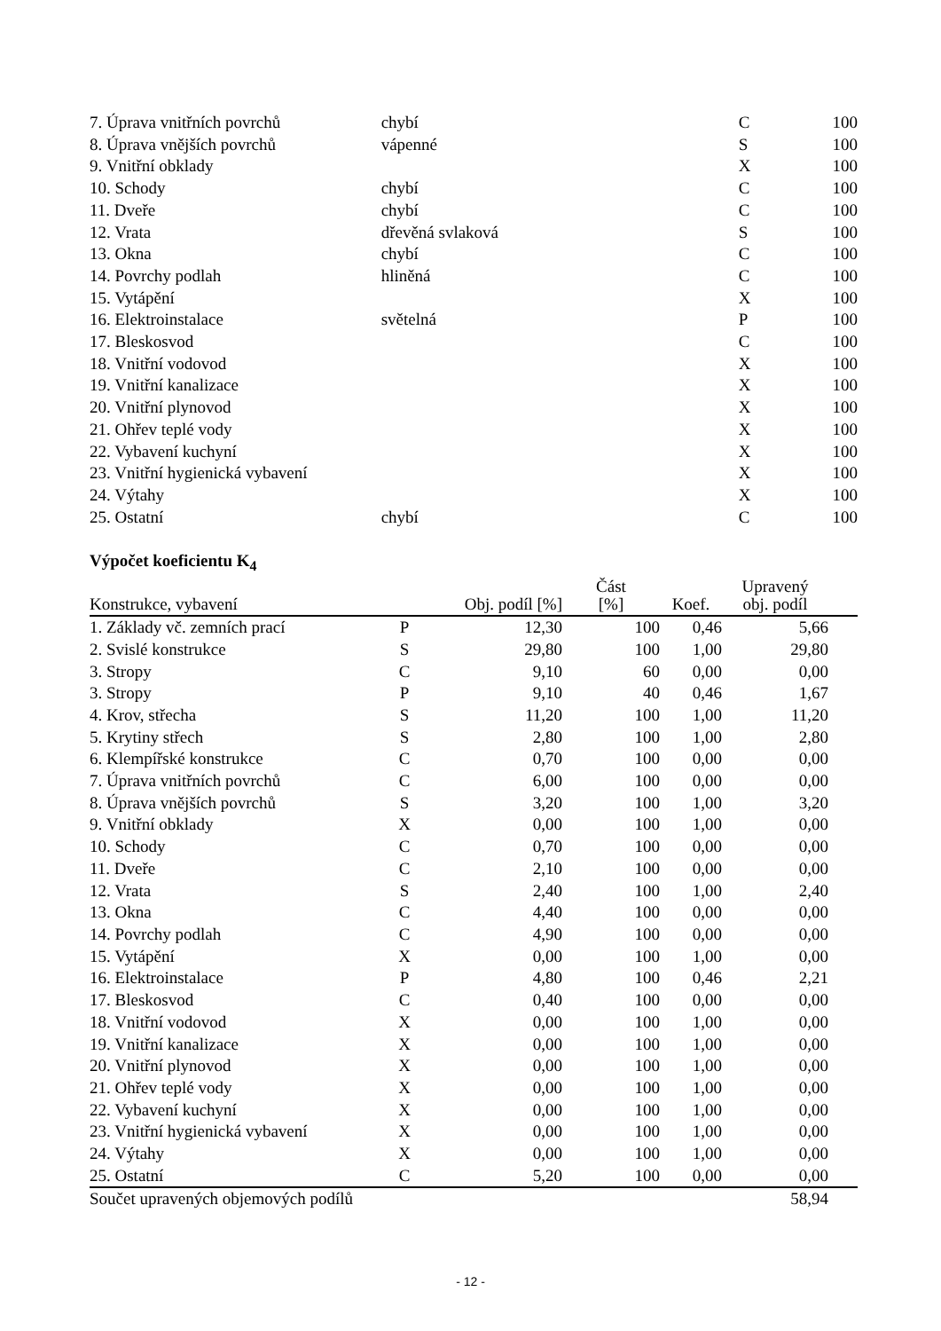| 7. Úprava vnitřních povrchů | chybí | C | 100 |
| 8. Úprava vnějších povrchů | vápenné | S | 100 |
| 9. Vnitřní obklady | | X | 100 |
| 10. Schody | chybí | C | 100 |
| 11. Dveře | chybí | C | 100 |
| 12. Vrata | dřevěná svlaková | S | 100 |
| 13. Okna | chybí | C | 100 |
| 14. Povrchy podlah | hliněná | C | 100 |
| 15. Vytápění | | X | 100 |
| 16. Elektroinstalace | světelná | P | 100 |
| 17. Bleskosvod | | C | 100 |
| 18. Vnitřní vodovod | | X | 100 |
| 19. Vnitřní kanalizace | | X | 100 |
| 20. Vnitřní plynovod | | X | 100 |
| 21. Ohřev teplé vody | | X | 100 |
| 22. Vybavení kuchyní | | X | 100 |
| 23. Vnitřní hygienická vybavení | | X | 100 |
| 24. Výtahy | | X | 100 |
| 25. Ostatní | chybí | C | 100 |
Výpočet koeficientu K<sub>4</sub>
| Konstrukce, vybavení | | Obj. podíl [%] | Část [%] | Koef. | Upravený obj. podíl | |
| --- | --- | --- | --- | --- | --- | --- |
| 1. Základy vč. zemních prací | P | 12,30 | 100 | 0,46 | 5,66 | |
| 2. Svislé konstrukce | S | 29,80 | 100 | 1,00 | 29,80 | |
| 3. Stropy | C | 9,10 | 60 | 0,00 | 0,00 | |
| 3. Stropy | P | 9,10 | 40 | 0,46 | 1,67 | |
| 4. Krov, střecha | S | 11,20 | 100 | 1,00 | 11,20 | |
| 5. Krytiny střech | S | 2,80 | 100 | 1,00 | 2,80 | |
| 6. Klempířské konstrukce | C | 0,70 | 100 | 0,00 | 0,00 | |
| 7. Úprava vnitřních povrchů | C | 6,00 | 100 | 0,00 | 0,00 | |
| 8. Úprava vnějších povrchů | S | 3,20 | 100 | 1,00 | 3,20 | |
| 9. Vnitřní obklady | X | 0,00 | 100 | 1,00 | 0,00 | |
| 10. Schody | C | 0,70 | 100 | 0,00 | 0,00 | |
| 11. Dveře | C | 2,10 | 100 | 0,00 | 0,00 | |
| 12. Vrata | S | 2,40 | 100 | 1,00 | 2,40 | |
| 13. Okna | C | 4,40 | 100 | 0,00 | 0,00 | |
| 14. Povrchy podlah | C | 4,90 | 100 | 0,00 | 0,00 | |
| 15. Vytápění | X | 0,00 | 100 | 1,00 | 0,00 | |
| 16. Elektroinstalace | P | 4,80 | 100 | 0,46 | 2,21 | |
| 17. Bleskosvod | C | 0,40 | 100 | 0,00 | 0,00 | |
| 18. Vnitřní vodovod | X | 0,00 | 100 | 1,00 | 0,00 | |
| 19. Vnitřní kanalizace | X | 0,00 | 100 | 1,00 | 0,00 | |
| 20. Vnitřní plynovod | X | 0,00 | 100 | 1,00 | 0,00 | |
| 21. Ohřev teplé vody | X | 0,00 | 100 | 1,00 | 0,00 | |
| 22. Vybavení kuchyní | X | 0,00 | 100 | 1,00 | 0,00 | |
| 23. Vnitřní hygienická vybavení | X | 0,00 | 100 | 1,00 | 0,00 | |
| 24. Výtahy | X | 0,00 | 100 | 1,00 | 0,00 | |
| 25. Ostatní | C | 5,20 | 100 | 0,00 | 0,00 | |
| Součet upravených objemových podílů | | | | | 58,94 | |
- 12 -